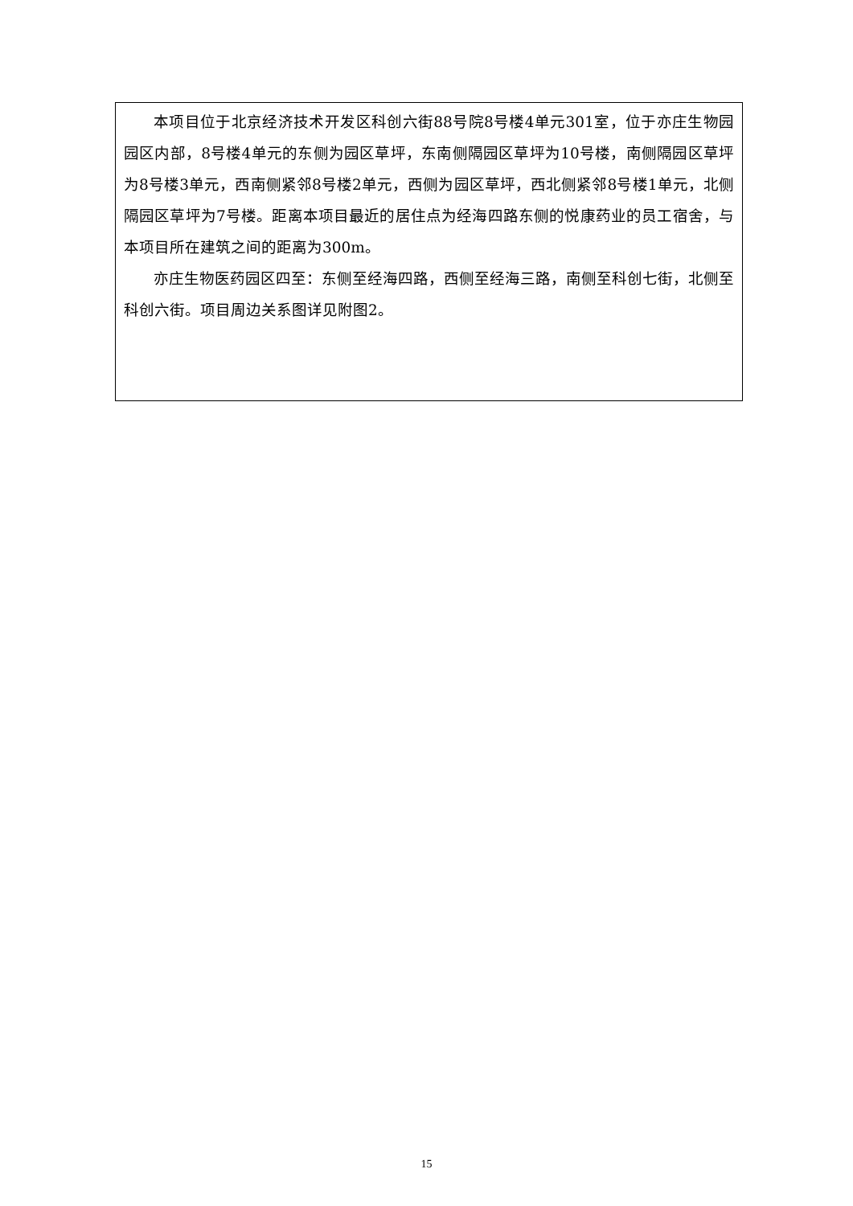本项目位于北京经济技术开发区科创六街88号院8号楼4单元301室，位于亦庄生物园园区内部，8号楼4单元的东侧为园区草坪，东南侧隔园区草坪为10号楼，南侧隔园区草坪为8号楼3单元，西南侧紧邻8号楼2单元，西侧为园区草坪，西北侧紧邻8号楼1单元，北侧隔园区草坪为7号楼。距离本项目最近的居住点为经海四路东侧的悦康药业的员工宿舍，与本项目所在建筑之间的距离为300m。
亦庄生物医药园区四至：东侧至经海四路，西侧至经海三路，南侧至科创七街，北侧至科创六街。项目周边关系图详见附图2。
15